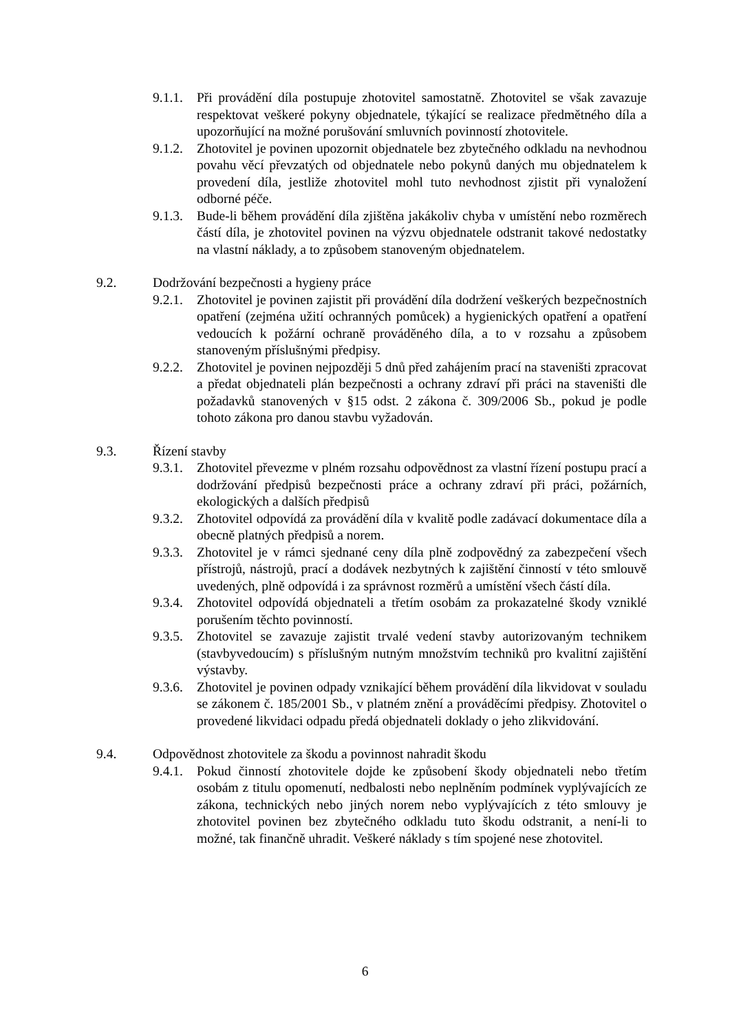9.1.1. Při provádění díla postupuje zhotovitel samostatně. Zhotovitel se však zavazuje respektovat veškeré pokyny objednatele, týkající se realizace předmětného díla a upozorňující na možné porušování smluvních povinností zhotovitele.
9.1.2. Zhotovitel je povinen upozornit objednatele bez zbytečného odkladu na nevhodnou povahu věcí převzatých od objednatele nebo pokynů daných mu objednatelem k provedení díla, jestliže zhotovitel mohl tuto nevhodnost zjistit při vynaložení odborné péče.
9.1.3. Bude-li během provádění díla zjištěna jakákoliv chyba v umístění nebo rozměrech částí díla, je zhotovitel povinen na výzvu objednatele odstranit takové nedostatky na vlastní náklady, a to způsobem stanoveným objednatelem.
9.2. Dodržování bezpečnosti a hygieny práce
9.2.1. Zhotovitel je povinen zajistit při provádění díla dodržení veškerých bezpečnostních opatření (zejména užití ochranných pomůcek) a hygienických opatření a opatření vedoucích k požární ochraně prováděného díla, a to v rozsahu a způsobem stanoveným příslušnými předpisy.
9.2.2. Zhotovitel je povinen nejpozději 5 dnů před zahájením prací na staveništi zpracovat a předat objednateli plán bezpečnosti a ochrany zdraví při práci na staveništi dle požadavků stanovených v §15 odst. 2 zákona č. 309/2006 Sb., pokud je podle tohoto zákona pro danou stavbu vyžadován.
9.3. Řízení stavby
9.3.1. Zhotovitel převezme v plném rozsahu odpovědnost za vlastní řízení postupu prací a dodržování předpisů bezpečnosti práce a ochrany zdraví při práci, požárních, ekologických a dalších předpisů
9.3.2. Zhotovitel odpovídá za provádění díla v kvalitě podle zadávací dokumentace díla a obecně platných předpisů a norem.
9.3.3. Zhotovitel je v rámci sjednané ceny díla plně zodpovědný za zabezpečení všech přístrojů, nástrojů, prací a dodávek nezbytných k zajištění činností v této smlouvě uvedených, plně odpovídá i za správnost rozměrů a umístění všech částí díla.
9.3.4. Zhotovitel odpovídá objednateli a třetím osobám za prokazatelné škody vzniklé porušením těchto povinností.
9.3.5. Zhotovitel se zavazuje zajistit trvalé vedení stavby autorizovaným technikem (stavbyvedoucím) s příslušným nutným množstvím techniků pro kvalitní zajištění výstavby.
9.3.6. Zhotovitel je povinen odpady vznikající během provádění díla likvidovat v souladu se zákonem č. 185/2001 Sb., v platném znění a prováděcími předpisy. Zhotovitel o provedené likvidaci odpadu předá objednateli doklady o jeho zlikvidování.
9.4. Odpovědnost zhotovitele za škodu a povinnost nahradit škodu
9.4.1. Pokud činností zhotovitele dojde ke způsobení škody objednateli nebo třetím osobám z titulu opomenutí, nedbalosti nebo neplněním podmínek vyplývajících ze zákona, technických nebo jiných norem nebo vyplývajících z této smlouvy je zhotovitel povinen bez zbytečného odkladu tuto škodu odstranit, a není-li to možné, tak finančně uhradit. Veškeré náklady s tím spojené nese zhotovitel.
6